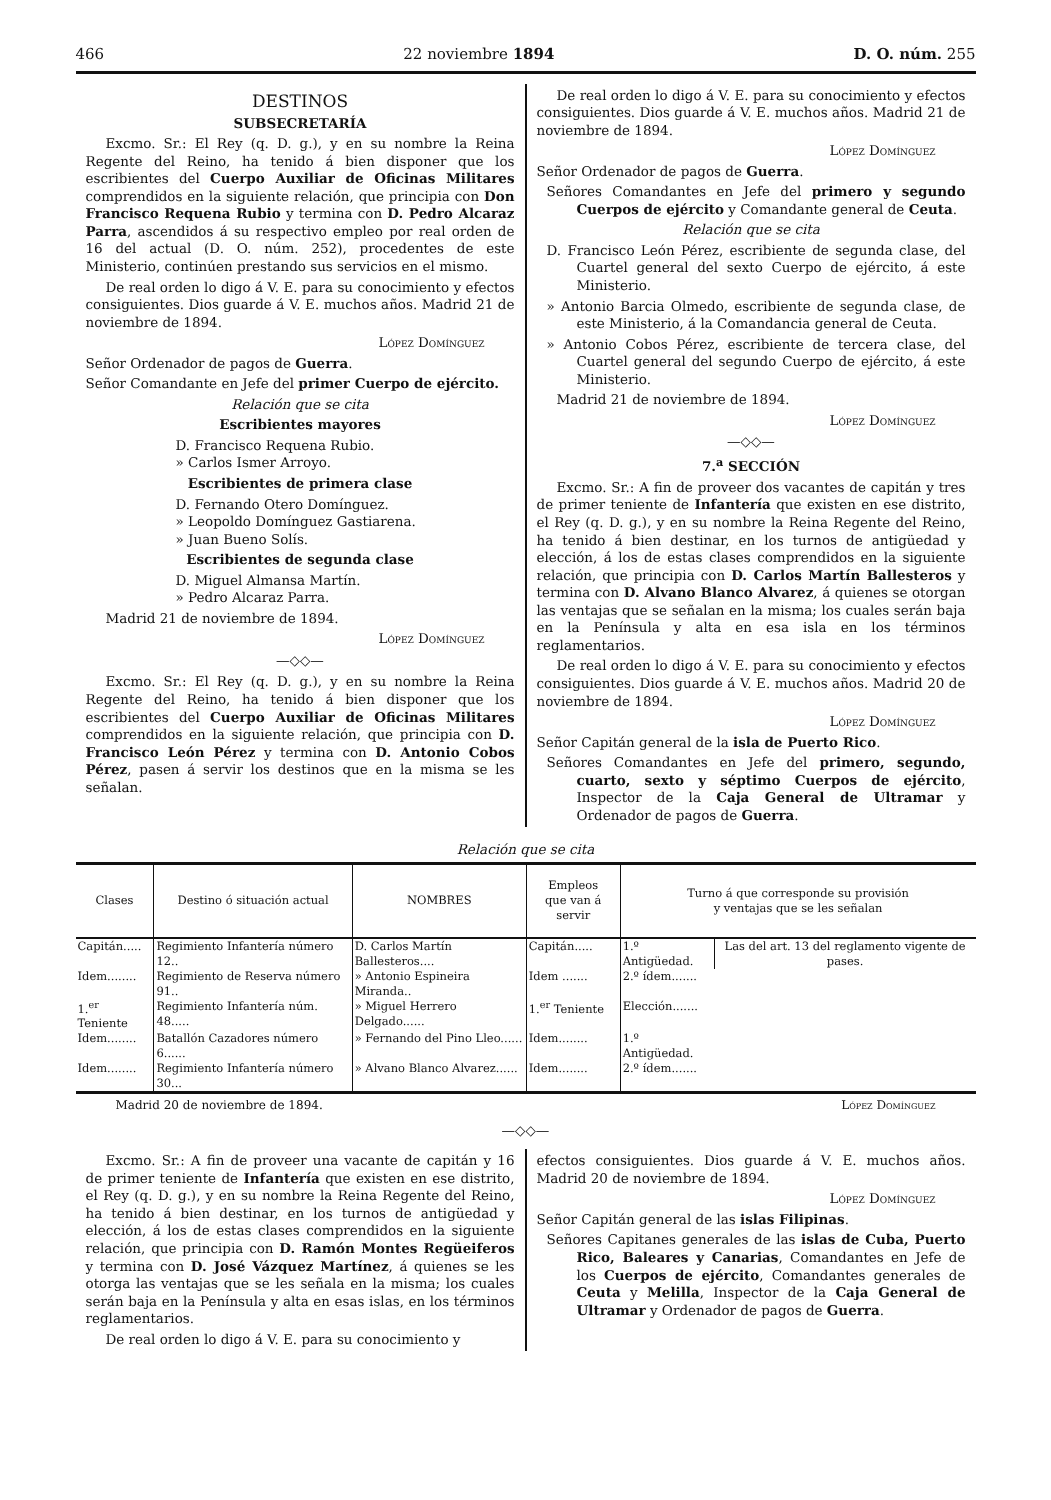466 22 noviembre 1894 D. O. núm. 255
DESTINOS
SUBSECRETARÍA
Excmo. Sr.: El Rey (q. D. g.), y en su nombre la Reina Regente del Reino, ha tenido á bien disponer que los escribientes del Cuerpo Auxiliar de Oficinas Militares comprendidos en la siguiente relación, que principia con Don Francisco Requena Rubio y termina con D. Pedro Alcaraz Parra, ascendidos á su respectivo empleo por real orden de 16 del actual (D. O. núm. 252), procedentes de este Ministerio, continúen prestando sus servicios en el mismo.
De real orden lo digo á V. E. para su conocimiento y efectos consiguientes. Dios guarde á V. E. muchos años. Madrid 21 de noviembre de 1894.
López Domínguez
Señor Ordenador de pagos de Guerra.
Señor Comandante en Jefe del primer Cuerpo de ejército.
Relación que se cita
Escribientes mayores
D. Francisco Requena Rubio.
» Carlos Ismer Arroyo.
Escribientes de primera clase
D. Fernando Otero Domínguez.
» Leopoldo Domínguez Gastiarena.
» Juan Bueno Solís.
Escribientes de segunda clase
D. Miguel Almansa Martín.
» Pedro Alcaraz Parra.
Madrid 21 de noviembre de 1894.
López Domínguez
—◇◇—
Excmo. Sr.: El Rey (q. D. g.), y en su nombre la Reina Regente del Reino, ha tenido á bien disponer que los escribientes del Cuerpo Auxiliar de Oficinas Militares comprendidos en la siguiente relación, que principia con D. Francisco León Pérez y termina con D. Antonio Cobos Pérez, pasen á servir los destinos que en la misma se les señalan.
De real orden lo digo á V. E. para su conocimiento y efectos consiguientes. Dios guarde á V. E. muchos años. Madrid 21 de noviembre de 1894.
López Domínguez
Señor Ordenador de pagos de Guerra.
Señores Comandantes en Jefe del primero y segundo Cuerpos de ejército y Comandante general de Ceuta.
Relación que se cita
D. Francisco León Pérez, escribiente de segunda clase, del Cuartel general del sexto Cuerpo de ejército, á este Ministerio.
» Antonio Barcia Olmedo, escribiente de segunda clase, de este Ministerio, á la Comandancia general de Ceuta.
» Antonio Cobos Pérez, escribiente de tercera clase, del Cuartel general del segundo Cuerpo de ejército, á este Ministerio.
Madrid 21 de noviembre de 1894.
López Domínguez
—◇◇—
7.<sup>a</sup> SECCIÓN
Excmo. Sr.: A fin de proveer dos vacantes de capitán y tres de primer teniente de Infantería que existen en ese distrito, el Rey (q. D. g.), y en su nombre la Reina Regente del Reino, ha tenido á bien destinar, en los turnos de antigüedad y elección, á los de estas clases comprendidos en la siguiente relación, que principia con D. Carlos Martín Ballesteros y termina con D. Alvano Blanco Alvarez, á quienes se otorgan las ventajas que se señalan en la misma; los cuales serán baja en la Península y alta en esa isla en los términos reglamentarios.
De real orden lo digo á V. E. para su conocimiento y efectos consiguientes. Dios guarde á V. E. muchos años. Madrid 20 de noviembre de 1894.
López Domínguez
Señor Capitán general de la isla de Puerto Rico.
Señores Comandantes en Jefe del primero, segundo, cuarto, sexto y séptimo Cuerpos de ejército, Inspector de la Caja General de Ultramar y Ordenador de pagos de Guerra.
Relación que se cita
| Clases | Destino ó situación actual | NOMBRES | Empleos que van á servir | Turno á que corresponde su provisión y ventajas que se les señalan | |
| --- | --- | --- | --- | --- | --- |
| Capitán..... | Regimiento Infantería número 12.. | D. Carlos Martín Ballesteros.... | Capitán..... | 1.º Antigüedad. | Las del art. 13 del reglamento vigente de pases. |
| Idem........ | Regimiento de Reserva número 91.. | » Antonio Espineira Miranda.. | Idem ....... | 2.º ídem....... | |
| 1.<sup>er</sup> Teniente | Regimiento Infantería núm. 48..... | » Miguel Herrero Delgado...... | 1.<sup>er</sup> Teniente | Elección....... | |
| Idem........ | Batallón Cazadores número 6...... | » Fernando del Pino Lleo...... | Idem........ | 1.º Antigüedad. | |
| Idem........ | Regimiento Infantería número 30... | » Alvano Blanco Alvarez...... | Idem........ | 2.º ídem....... | |
Madrid 20 de noviembre de 1894. López Domínguez
—◇◇—
Excmo. Sr.: A fin de proveer una vacante de capitán y 16 de primer teniente de Infantería que existen en ese distrito, el Rey (q. D. g.), y en su nombre la Reina Regente del Reino, ha tenido á bien destinar, en los turnos de antigüedad y elección, á los de estas clases comprendidos en la siguiente relación, que principia con D. Ramón Montes Regüeiferos y termina con D. José Vázquez Martínez, á quienes se les otorga las ventajas que se les señala en la misma; los cuales serán baja en la Península y alta en esas islas, en los términos reglamentarios.
De real orden lo digo á V. E. para su conocimiento y
efectos consiguientes. Dios guarde á V. E. muchos años. Madrid 20 de noviembre de 1894.
López Domínguez
Señor Capitán general de las islas Filipinas.
Señores Capitanes generales de las islas de Cuba, Puerto Rico, Baleares y Canarias, Comandantes en Jefe de los Cuerpos de ejército, Comandantes generales de Ceuta y Melilla, Inspector de la Caja General de Ultramar y Ordenador de pagos de Guerra.